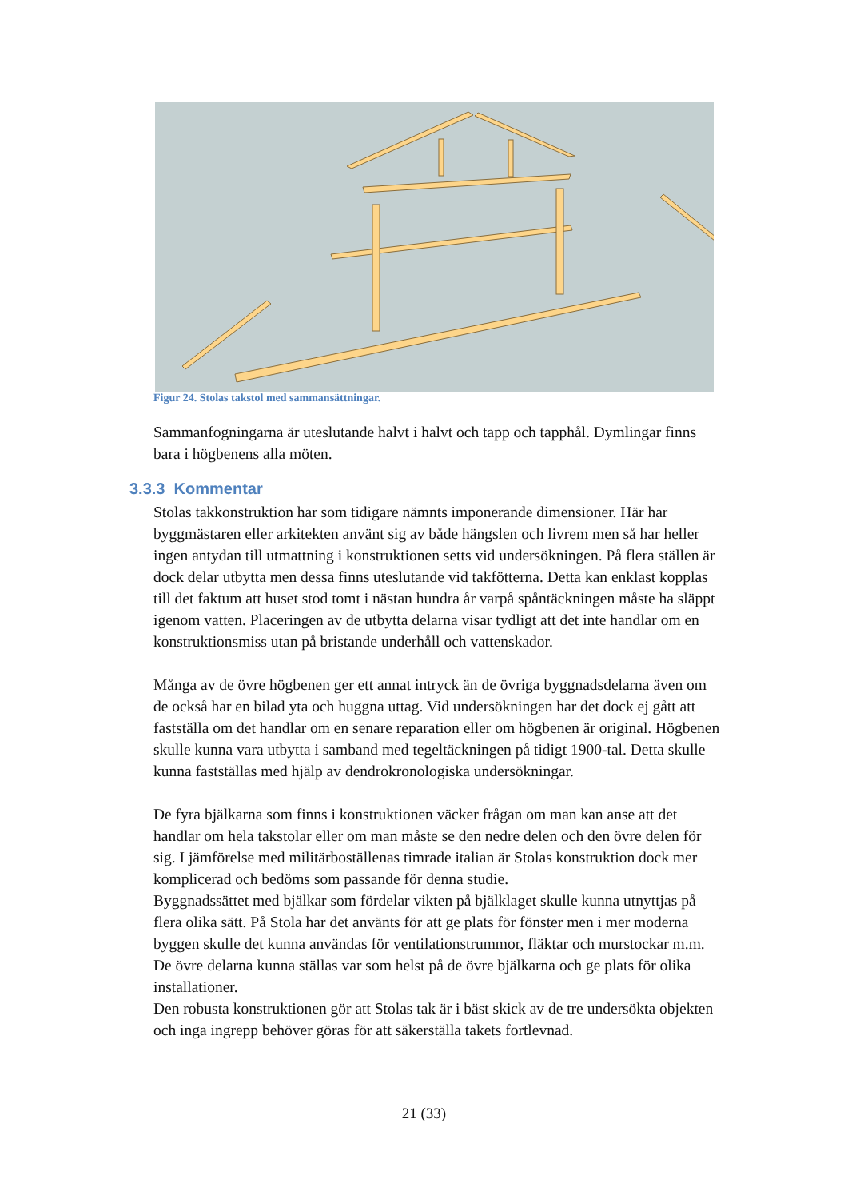Figur 24. Stolas takstol med sammansättningar.
Sammanfogningarna är uteslutande halvt i halvt och tapp och tapphål. Dymlingar finns bara i högbenens alla möten.
3.3.3 Kommentar
Stolas takkonstruktion har som tidigare nämnts imponerande dimensioner. Här har byggmästaren eller arkitekten använt sig av både hängslen och livrem men så har heller ingen antydan till utmattning i konstruktionen setts vid undersökningen. På flera ställen är dock delar utbytta men dessa finns uteslutande vid takfötterna. Detta kan enklast kopplas till det faktum att huset stod tomt i nästan hundra år varpå spåntäckningen måste ha släppt igenom vatten. Placeringen av de utbytta delarna visar tydligt att det inte handlar om en konstruktionsmiss utan på bristande underhåll och vattenskador.
Många av de övre högbenen ger ett annat intryck än de övriga byggnadsdelarna även om de också har en bilad yta och huggna uttag. Vid undersökningen har det dock ej gått att fastställa om det handlar om en senare reparation eller om högbenen är original. Högbenen skulle kunna vara utbytta i samband med tegeltäckningen på tidigt 1900-tal. Detta skulle kunna fastställas med hjälp av dendrokronologiska undersökningar.
De fyra bjälkarna som finns i konstruktionen väcker frågan om man kan anse att det handlar om hela takstolar eller om man måste se den nedre delen och den övre delen för sig. I jämförelse med militärboställenas timrade italian är Stolas konstruktion dock mer komplicerad och bedöms som passande för denna studie.
Byggnadssättet med bjälkar som fördelar vikten på bjälklaget skulle kunna utnyttjas på flera olika sätt. På Stola har det använts för att ge plats för fönster men i mer moderna byggen skulle det kunna användas för ventilationstrummor, fläktar och murstockar m.m. De övre delarna kunna ställas var som helst på de övre bjälkarna och ge plats för olika installationer.
Den robusta konstruktionen gör att Stolas tak är i bäst skick av de tre undersökta objekten och inga ingrepp behöver göras för att säkerställa takets fortlevnad.
21 (33)